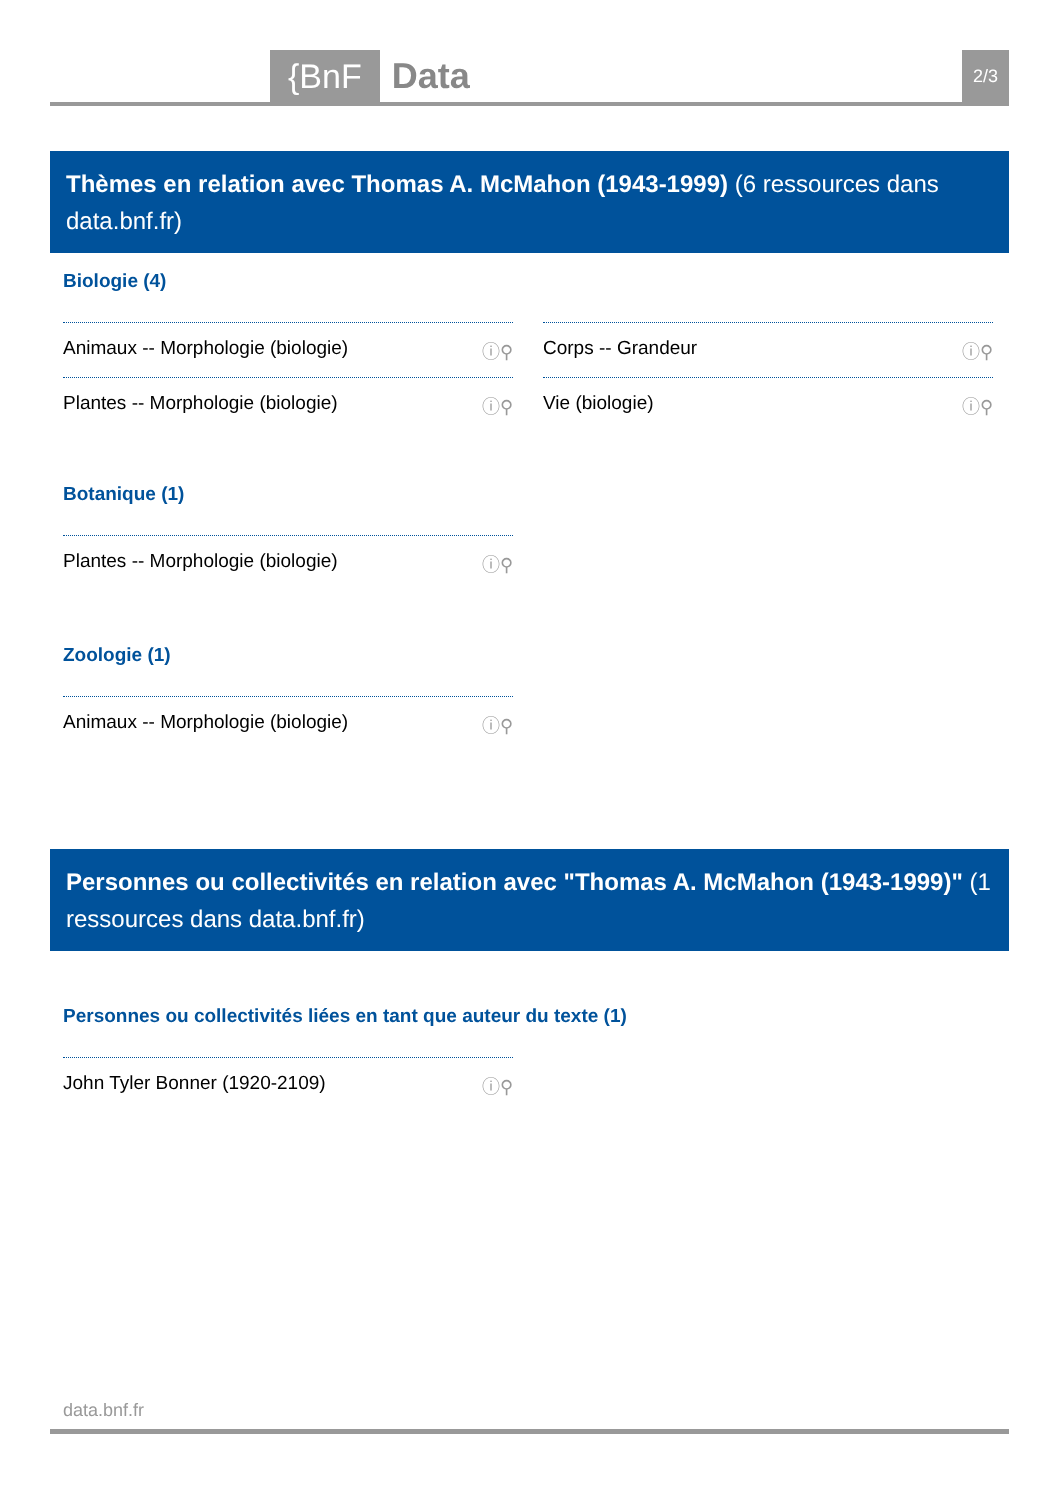{BnF Data 2/3
Thèmes en relation avec Thomas A. McMahon (1943-1999) (6 ressources dans data.bnf.fr)
Biologie (4)
Animaux -- Morphologie (biologie) ⓘ⚲
Corps -- Grandeur ⓘ⚲
Plantes -- Morphologie (biologie) ⓘ⚲
Vie (biologie) ⓘ⚲
Botanique (1)
Plantes -- Morphologie (biologie) ⓘ⚲
Zoologie (1)
Animaux -- Morphologie (biologie) ⓘ⚲
Personnes ou collectivités en relation avec "Thomas A. McMahon (1943-1999)" (1 ressources dans data.bnf.fr)
Personnes ou collectivités liées en tant que auteur du texte (1)
John Tyler Bonner (1920-2109) ⓘ⚲
data.bnf.fr